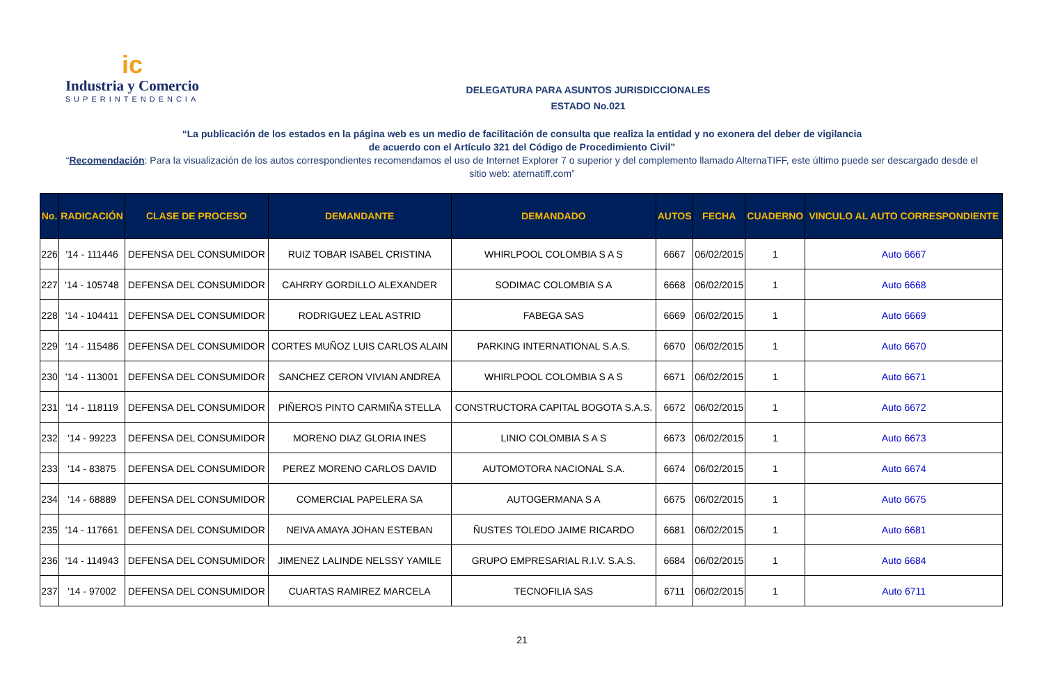ic
Industria y Comercio
SUPERINTENDENCIA
DELEGATURA PARA ASUNTOS JURISDICCIONALES
ESTADO No.021
“La publicación de los estados en la página web es un medio de facilitación de consulta que realiza la entidad y no exonera del deber de vigilancia
de acuerdo con el Artículo 321 del Código de Procedimiento Civil”
“Recomendación: Para la visualización de los autos correspondientes recomendamos el uso de Internet Explorer 7 o superior y del complemento llamado AlternaTIFF, este último puede ser descargado desde el sitio web: aternatiff.com”
| No. | RADICACIÓN | CLASE DE PROCESO | DEMANDANTE | DEMANDADO | AUTOS | FECHA | CUADERNO | VINCULO AL AUTO CORRESPONDIENTE |
| --- | --- | --- | --- | --- | --- | --- | --- | --- |
| 226 | '14 - 111446 | DEFENSA DEL CONSUMIDOR | RUIZ TOBAR ISABEL CRISTINA | WHIRLPOOL COLOMBIA S A S | 6667 | 06/02/2015 | 1 | Auto 6667 |
| 227 | '14 - 105748 | DEFENSA DEL CONSUMIDOR | CAHRRY GORDILLO ALEXANDER | SODIMAC COLOMBIA S A | 6668 | 06/02/2015 | 1 | Auto 6668 |
| 228 | '14 - 104411 | DEFENSA DEL CONSUMIDOR | RODRIGUEZ LEAL ASTRID | FABEGA SAS | 6669 | 06/02/2015 | 1 | Auto 6669 |
| 229 | '14 - 115486 | DEFENSA DEL CONSUMIDOR | CORTES MUÑOZ LUIS CARLOS ALAIN | PARKING INTERNATIONAL S.A.S. | 6670 | 06/02/2015 | 1 | Auto 6670 |
| 230 | '14 - 113001 | DEFENSA DEL CONSUMIDOR | SANCHEZ CERON VIVIAN ANDREA | WHIRLPOOL COLOMBIA S A S | 6671 | 06/02/2015 | 1 | Auto 6671 |
| 231 | '14 - 118119 | DEFENSA DEL CONSUMIDOR | PIÑEROS PINTO CARMIÑA STELLA | CONSTRUCTORA CAPITAL BOGOTA S.A.S. | 6672 | 06/02/2015 | 1 | Auto 6672 |
| 232 | '14 - 99223 | DEFENSA DEL CONSUMIDOR | MORENO DIAZ GLORIA INES | LINIO COLOMBIA S A S | 6673 | 06/02/2015 | 1 | Auto 6673 |
| 233 | '14 - 83875 | DEFENSA DEL CONSUMIDOR | PEREZ MORENO CARLOS DAVID | AUTOMOTORA NACIONAL S.A. | 6674 | 06/02/2015 | 1 | Auto 6674 |
| 234 | '14 - 68889 | DEFENSA DEL CONSUMIDOR | COMERCIAL PAPELERA SA | AUTOGERMANA S A | 6675 | 06/02/2015 | 1 | Auto 6675 |
| 235 | '14 - 117661 | DEFENSA DEL CONSUMIDOR | NEIVA AMAYA JOHAN ESTEBAN | ÑUSTES TOLEDO JAIME RICARDO | 6681 | 06/02/2015 | 1 | Auto 6681 |
| 236 | '14 - 114943 | DEFENSA DEL CONSUMIDOR | JIMENEZ LALINDE NELSSY YAMILE | GRUPO EMPRESARIAL R.I.V. S.A.S. | 6684 | 06/02/2015 | 1 | Auto 6684 |
| 237 | '14 - 97002 | DEFENSA DEL CONSUMIDOR | CUARTAS RAMIREZ MARCELA | TECNOFILIA SAS | 6711 | 06/02/2015 | 1 | Auto 6711 |
21